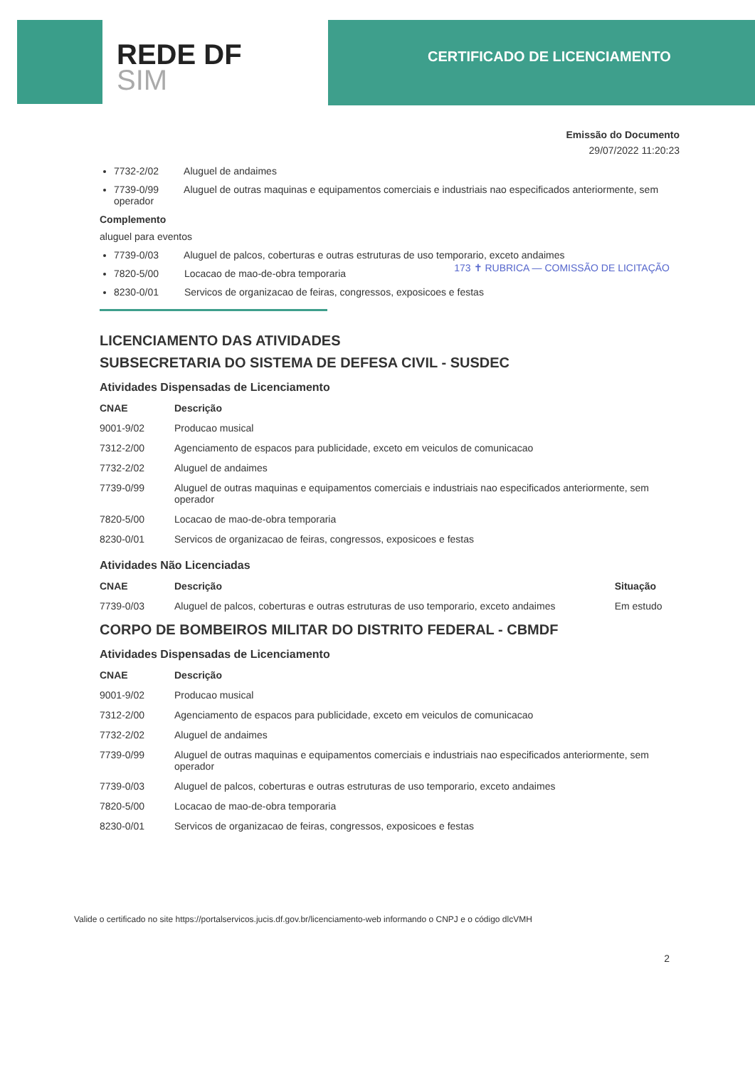REDE DF
SIM
CERTIFICADO DE LICENCIAMENTO
Emissão do Documento
29/07/2022 11:20:23
7732-2/02 Aluguel de andaimes
7739-0/99 Aluguel de outras maquinas e equipamentos comerciais e industriais nao especificados anteriormente, sem operador
Complemento
aluguel para eventos
7739-0/03 Aluguel de palcos, coberturas e outras estruturas de uso temporario, exceto andaimes
7820-5/00 Locacao de mao-de-obra temporaria
8230-0/01 Servicos de organizacao de feiras, congressos, exposicoes e festas
173 ✝ RUBRICA — COMISSÃO DE LICITAÇÃO
LICENCIAMENTO DAS ATIVIDADES
SUBSECRETARIA DO SISTEMA DE DEFESA CIVIL - SUSDEC
Atividades Dispensadas de Licenciamento
| CNAE | Descrição |
| --- | --- |
| 9001-9/02 | Producao musical |
| 7312-2/00 | Agenciamento de espacos para publicidade, exceto em veiculos de comunicacao |
| 7732-2/02 | Aluguel de andaimes |
| 7739-0/99 | Aluguel de outras maquinas e equipamentos comerciais e industriais nao especificados anteriormente, sem operador |
| 7820-5/00 | Locacao de mao-de-obra temporaria |
| 8230-0/01 | Servicos de organizacao de feiras, congressos, exposicoes e festas |
Atividades Não Licenciadas
| CNAE | Descrição | Situação |
| --- | --- | --- |
| 7739-0/03 | Aluguel de palcos, coberturas e outras estruturas de uso temporario, exceto andaimes | Em estudo |
CORPO DE BOMBEIROS MILITAR DO DISTRITO FEDERAL - CBMDF
Atividades Dispensadas de Licenciamento
| CNAE | Descrição |
| --- | --- |
| 9001-9/02 | Producao musical |
| 7312-2/00 | Agenciamento de espacos para publicidade, exceto em veiculos de comunicacao |
| 7732-2/02 | Aluguel de andaimes |
| 7739-0/99 | Aluguel de outras maquinas e equipamentos comerciais e industriais nao especificados anteriormente, sem operador |
| 7739-0/03 | Aluguel de palcos, coberturas e outras estruturas de uso temporario, exceto andaimes |
| 7820-5/00 | Locacao de mao-de-obra temporaria |
| 8230-0/01 | Servicos de organizacao de feiras, congressos, exposicoes e festas |
Valide o certificado no site https://portalservicos.jucis.df.gov.br/licenciamento-web informando o CNPJ e o código dlcVMH
2